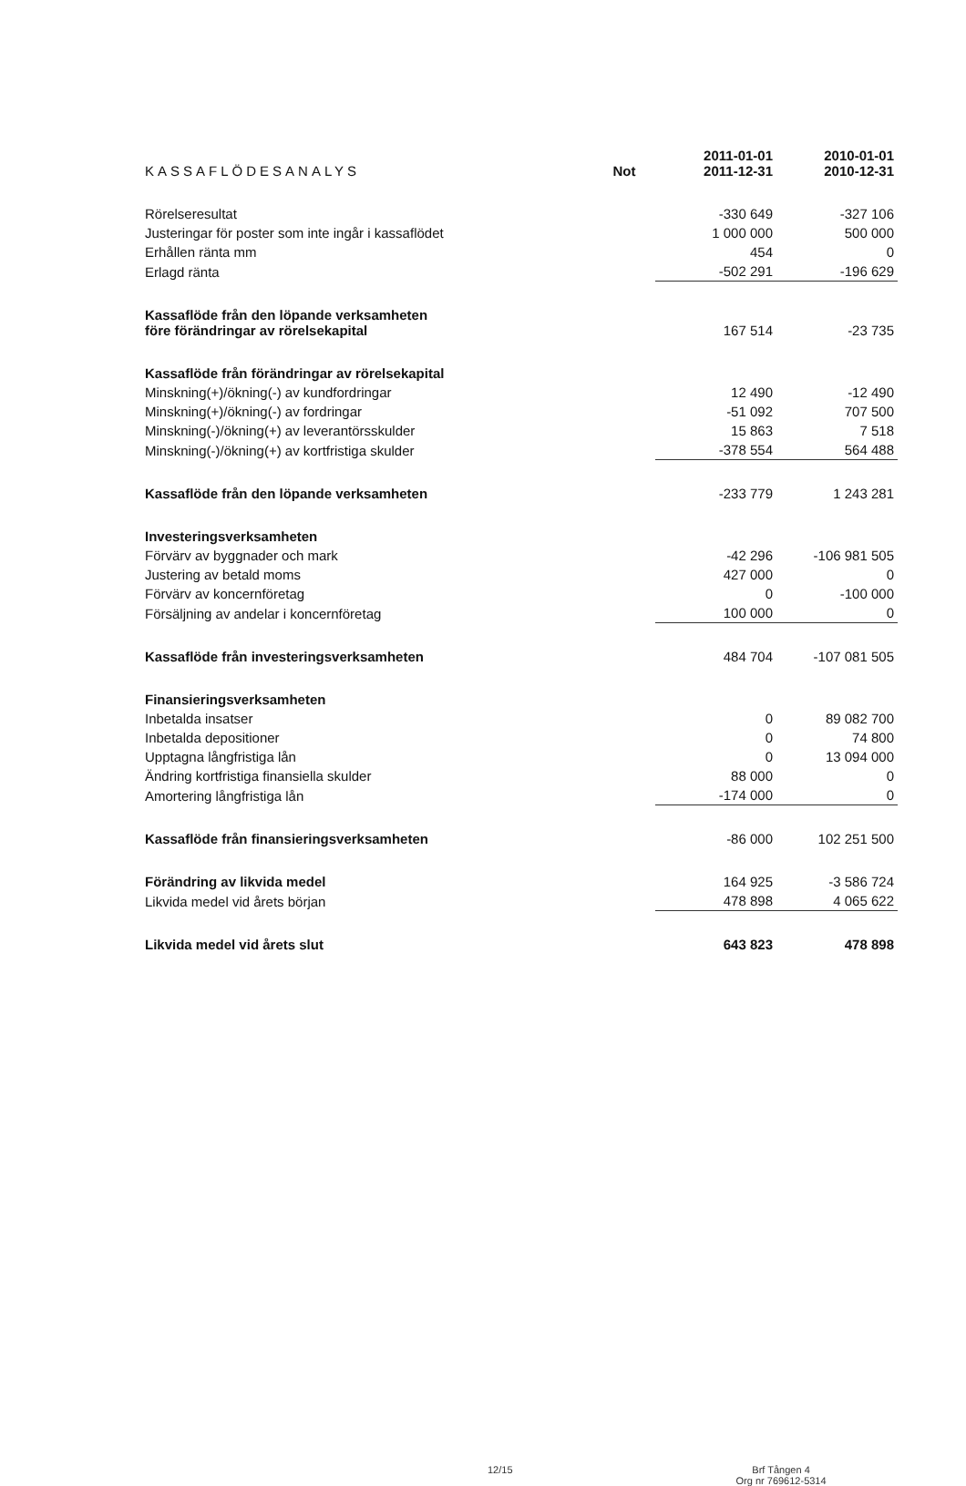| KASSAFLÖDESANALYS | Not | 2011-01-01 2011-12-31 | 2010-01-01 2010-12-31 |
| --- | --- | --- | --- |
| Rörelseresultat | | -330 649 | -327 106 |
| Justeringar för poster som inte ingår i kassaflödet | | 1 000 000 | 500 000 |
| Erhållen ränta mm | | 454 | 0 |
| Erlagd ränta | | -502 291 | -196 629 |
| Kassaflöde från den löpande verksamheten före förändringar av rörelsekapital | | 167 514 | -23 735 |
| Kassaflöde från förändringar av rörelsekapital | | | |
| Minskning(+)/ökning(-) av kundfordringar | | 12 490 | -12 490 |
| Minskning(+)/ökning(-) av fordringar | | -51 092 | 707 500 |
| Minskning(-)/ökning(+) av leverantörsskulder | | 15 863 | 7 518 |
| Minskning(-)/ökning(+) av kortfristiga skulder | | -378 554 | 564 488 |
| Kassaflöde från den löpande verksamheten | | -233 779 | 1 243 281 |
| Investeringsverksamheten | | | |
| Förvärv av byggnader och mark | | -42 296 | -106 981 505 |
| Justering av betald moms | | 427 000 | 0 |
| Förvärv av koncernföretag | | 0 | -100 000 |
| Försäljning av andelar i koncernföretag | | 100 000 | 0 |
| Kassaflöde från investeringsverksamheten | | 484 704 | -107 081 505 |
| Finansieringsverksamheten | | | |
| Inbetalda insatser | | 0 | 89 082 700 |
| Inbetalda depositioner | | 0 | 74 800 |
| Upptagna långfristiga lån | | 0 | 13 094 000 |
| Ändring kortfristiga finansiella skulder | | 88 000 | 0 |
| Amortering långfristiga lån | | -174 000 | 0 |
| Kassaflöde från finansieringsverksamheten | | -86 000 | 102 251 500 |
| Förändring av likvida medel | | 164 925 | -3 586 724 |
| Likvida medel vid årets början | | 478 898 | 4 065 622 |
| Likvida medel vid årets slut | | 643 823 | 478 898 |
12/15 Brf Tången 4
Org nr 769612-5314